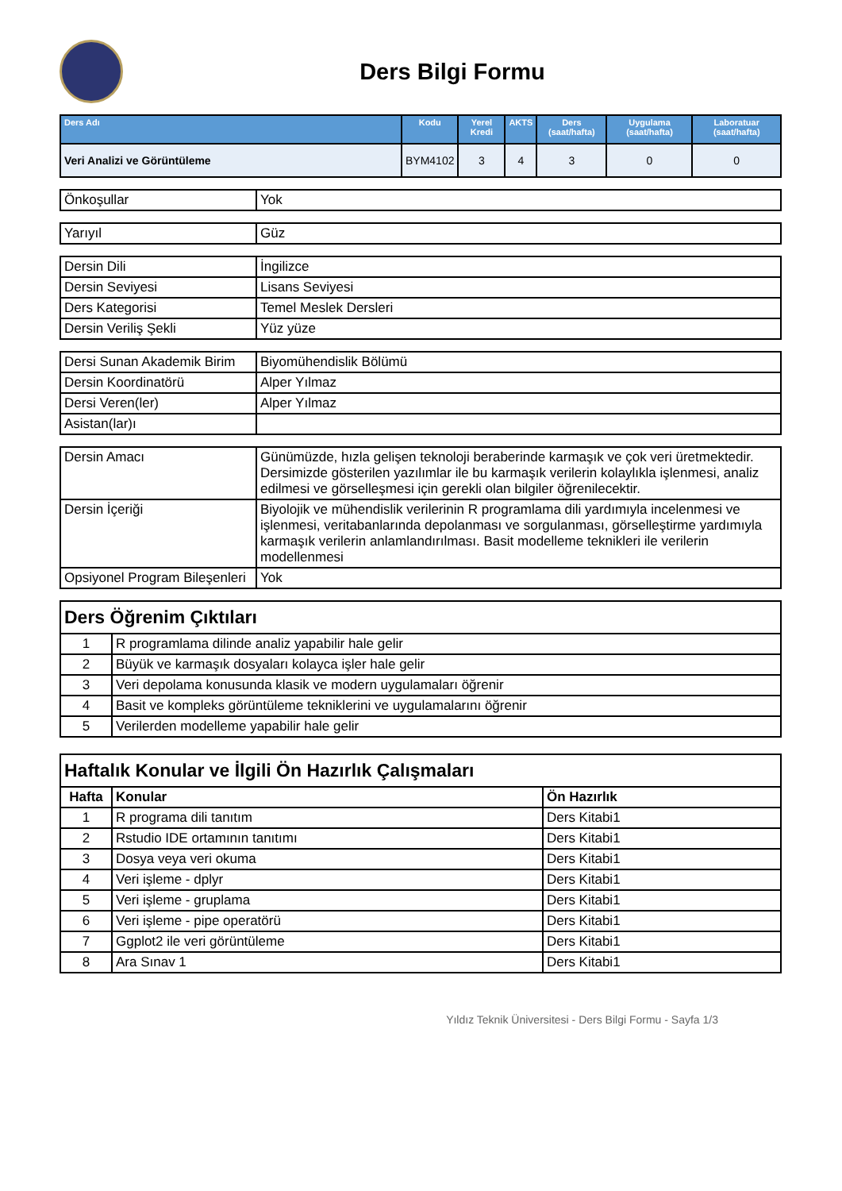Ders Bilgi Formu
| Ders Adı | Kodu | Yerel Kredi | AKTS | Ders (saat/hafta) | Uygulama (saat/hafta) | Laboratuar (saat/hafta) |
| --- | --- | --- | --- | --- | --- | --- |
| Veri Analizi ve Görüntüleme | BYM4102 | 3 | 4 | 3 | 0 | 0 |
| Önkoşullar | Yok |
| Yarıyıl | Güz |
| Dersin Dili | İngilizce |
| Dersin Seviyesi | Lisans Seviyesi |
| Ders Kategorisi | Temel Meslek Dersleri |
| Dersin Veriliş Şekli | Yüz yüze |
| Dersi Sunan Akademik Birim | Biyomühendislik Bölümü |
| Dersin Koordinatörü | Alper Yılmaz |
| Dersi Veren(ler) | Alper Yılmaz |
| Asistan(lar)ı | |
| Dersin Amacı | Günümüzde, hızla gelişen teknoloji beraberinde karmaşık ve çok veri üretmektedir. Dersimizde gösterilen yazılımlar ile bu karmaşık verilerin kolaylıkla işlenmesi, analiz edilmesi ve görselleşmesi için gerekli olan bilgiler öğrenilecektir. |
| Dersin İçeriği | Biyolojik ve mühendislik verilerinin R programlama dili yardımıyla incelenmesi ve işlenmesi, veritabanlarında depolanması ve sorgulanması, görselleştirme yardımıyla karmaşık verilerin anlamlandırılması. Basit modelleme teknikleri ile verilerin modellenmesi |
| Opsiyonel Program Bileşenleri | Yok |
| Ders Öğrenim Çıktıları | |
| 1 | R programlama dilinde analiz yapabilir hale gelir |
| 2 | Büyük ve karmaşık dosyaları kolayca işler hale gelir |
| 3 | Veri depolama konusunda klasik ve modern uygulamaları öğrenir |
| 4 | Basit ve kompleks görüntüleme tekniklerini ve uygulamalarını öğrenir |
| 5 | Verilerden modelleme yapabilir hale gelir |
| Haftalık Konular ve İlgili Ön Hazırlık Çalışmaları | | |
| Hafta | Konular | Ön Hazırlık |
| 1 | R programa dili tanıtım | Ders Kitabi1 |
| 2 | Rstudio IDE ortamının tanıtımı | Ders Kitabi1 |
| 3 | Dosya veya veri okuma | Ders Kitabi1 |
| 4 | Veri işleme - dplyr | Ders Kitabi1 |
| 5 | Veri işleme - gruplama | Ders Kitabi1 |
| 6 | Veri işleme - pipe operatörü | Ders Kitabi1 |
| 7 | Ggplot2 ile veri görüntüleme | Ders Kitabi1 |
| 8 | Ara Sınav 1 | Ders Kitabi1 |
Yıldız Teknik Üniversitesi - Ders Bilgi Formu - Sayfa 1/3